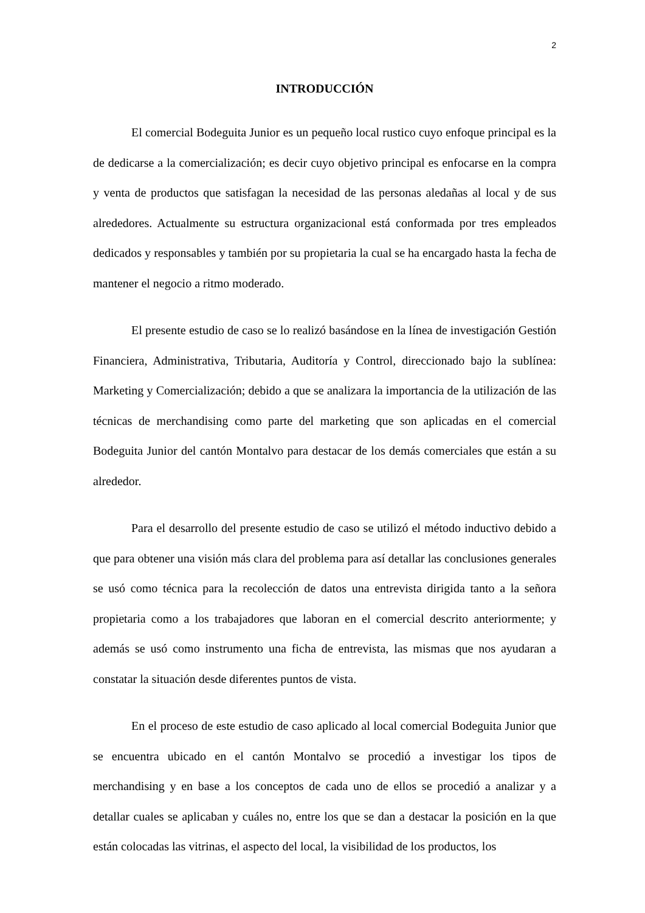2
INTRODUCCIÓN
El comercial Bodeguita Junior es un pequeño local rustico cuyo enfoque principal es la de dedicarse a la comercialización; es decir cuyo objetivo principal es enfocarse en la compra y venta de productos que satisfagan la necesidad de las personas aledañas al local y de sus alrededores. Actualmente su estructura organizacional está conformada por tres empleados dedicados y responsables y también por su propietaria la cual se ha encargado hasta la fecha de mantener el negocio a ritmo moderado.
El presente estudio de caso se lo realizó basándose en la línea de investigación Gestión Financiera, Administrativa, Tributaria, Auditoría y Control, direccionado bajo la sublínea: Marketing y Comercialización; debido a que se analizara la importancia de la utilización de las técnicas de merchandising como parte del marketing que son aplicadas en el comercial Bodeguita Junior del cantón Montalvo para destacar de los demás comerciales que están a su alrededor.
Para el desarrollo del presente estudio de caso se utilizó el método inductivo debido a que para obtener una visión más clara del problema para así detallar las conclusiones generales se usó como técnica para la recolección de datos una entrevista dirigida tanto a la señora propietaria como a los trabajadores que laboran en el comercial descrito anteriormente; y además se usó como instrumento una ficha de entrevista, las mismas que nos ayudaran a constatar la situación desde diferentes puntos de vista.
En el proceso de este estudio de caso aplicado al local comercial Bodeguita Junior que se encuentra ubicado en el cantón Montalvo se procedió a investigar los tipos de merchandising y en base a los conceptos de cada uno de ellos se procedió a analizar y a detallar cuales se aplicaban y cuáles no, entre los que se dan a destacar la posición en la que están colocadas las vitrinas, el aspecto del local, la visibilidad de los productos, los